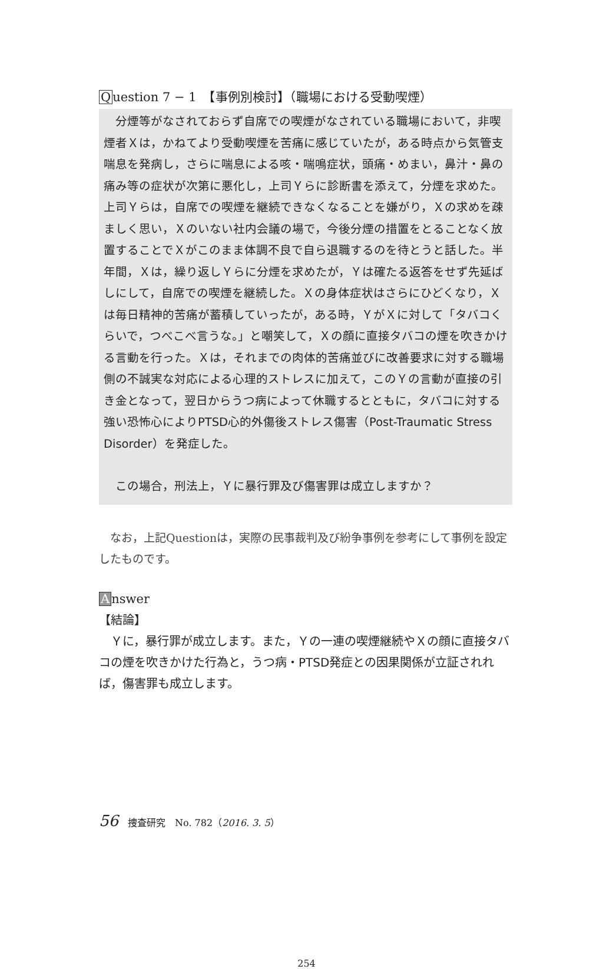Question 7 − 1　【事例別検討】（職場における受動喫煙）
分煙等がなされておらず自席での喫煙がなされている職場において，非喫煙者Ｘは，かねてより受動喫煙を苦痛に感じていたが，ある時点から気管支喘息を発病し，さらに喘息による咳・喘鳴症状，頭痛・めまい，鼻汁・鼻の痛み等の症状が次第に悪化し，上司Ｙらに診断書を添えて，分煙を求めた。上司Ｙらは，自席での喫煙を継続できなくなることを嫌がり，Ｘの求めを疎ましく思い，Ｘのいない社内会議の場で，今後分煙の措置をとることなく放置することでＸがこのまま体調不良で自ら退職するのを待とうと話した。半年間，Ｘは，繰り返しＹらに分煙を求めたが，Ｙは確たる返答をせず先延ばしにして，自席での喫煙を継続した。Ｘの身体症状はさらにひどくなり，Ｘは毎日精神的苦痛が蓄積していったが，ある時，ＹがＸに対して「タバコくらいで，つべこべ言うな。」と嘲笑して，Ｘの顔に直接タバコの煙を吹きかける言動を行った。Ｘは，それまでの肉体的苦痛並びに改善要求に対する職場側の不誠実な対応による心理的ストレスに加えて，このＹの言動が直接の引き金となって，翌日からうつ病によって休職するとともに，タバコに対する強い恐怖心によりPTSD心的外傷後ストレス傷害（Post-Traumatic Stress Disorder）を発症した。
この場合，刑法上，Ｙに暴行罪及び傷害罪は成立しますか？
なお，上記Questionは，実際の民事裁判及び紛争事例を参考にして事例を設定したものです。
Answer
【結論】
Ｙに，暴行罪が成立します。また，Ｙの一連の喫煙継続やＸの顔に直接タバコの煙を吹きかけた行為と，うつ病・PTSD発症との因果関係が立証されれば，傷害罪も成立します。
56　捜査研究　No. 782（2016. 3. 5）
254